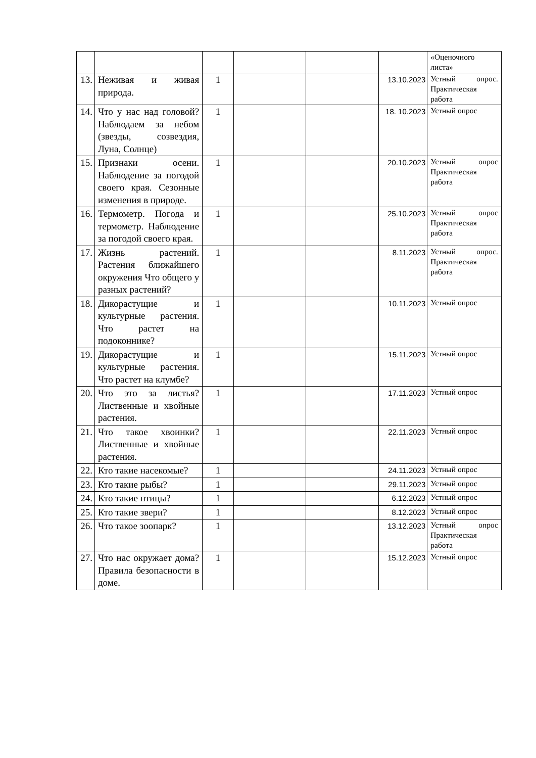| | | | | | | «Оценочного листа» |
| 13. | Неживая и живая природа. | 1 | | | 13.10.2023 | Устный опрос. Практическая работа |
| 14. | Что у нас над головой? Наблюдаем за небом (звезды, созвездия, Луна, Солнце) | 1 | | | 18. 10.2023 | Устный опрос |
| 15. | Признаки осени. Наблюдение за погодой своего края. Сезонные изменения в природе. | 1 | | | 20.10.2023 | Устный опрос Практическая работа |
| 16. | Термометр. Погода и термометр. Наблюдение за погодой своего края. | 1 | | | 25.10.2023 | Устный опрос Практическая работа |
| 17. | Жизнь растений. Растения ближайшего окружения Что общего у разных растений? | 1 | | | 8.11.2023 | Устный опрос. Практическая работа |
| 18. | Дикорастущие и культурные растения. Что растет на подоконнике? | 1 | | | 10.11.2023 | Устный опрос |
| 19. | Дикорастущие и культурные растения. Что растет на клумбе? | 1 | | | 15.11.2023 | Устный опрос |
| 20. | Что это за листья? Лиственные и хвойные растения. | 1 | | | 17.11.2023 | Устный опрос |
| 21. | Что такое хвоинки? Лиственные и хвойные растения. | 1 | | | 22.11.2023 | Устный опрос |
| 22. | Кто такие насекомые? | 1 | | | 24.11.2023 | Устный опрос |
| 23. | Кто такие рыбы? | 1 | | | 29.11.2023 | Устный опрос |
| 24. | Кто такие птицы? | 1 | | | 6.12.2023 | Устный опрос |
| 25. | Кто такие звери? | 1 | | | 8.12.2023 | Устный опрос |
| 26. | Что такое зоопарк? | 1 | | | 13.12.2023 | Устный опрос Практическая работа |
| 27. | Что нас окружает дома? Правила безопасности в доме. | 1 | | | 15.12.2023 | Устный опрос |